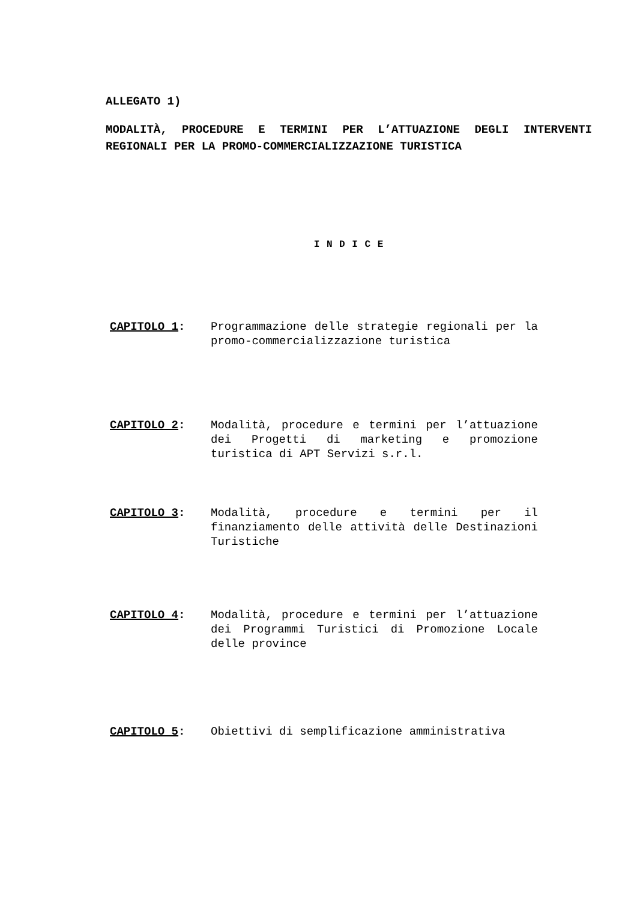ALLEGATO 1)
MODALITÀ, PROCEDURE E TERMINI PER L’ATTUAZIONE DEGLI INTERVENTI REGIONALI PER LA PROMO-COMMERCIALIZZAZIONE TURISTICA
I N D I C E
CAPITOLO 1: Programmazione delle strategie regionali per la promo-commercializzazione turistica
CAPITOLO 2: Modalità, procedure e termini per l’attuazione dei Progetti di marketing e promozione turistica di APT Servizi s.r.l.
CAPITOLO 3: Modalità, procedure e termini per il finanziamento delle attività delle Destinazioni Turistiche
CAPITOLO 4: Modalità, procedure e termini per l’attuazione dei Programmi Turistici di Promozione Locale delle province
CAPITOLO 5: Obiettivi di semplificazione amministrativa